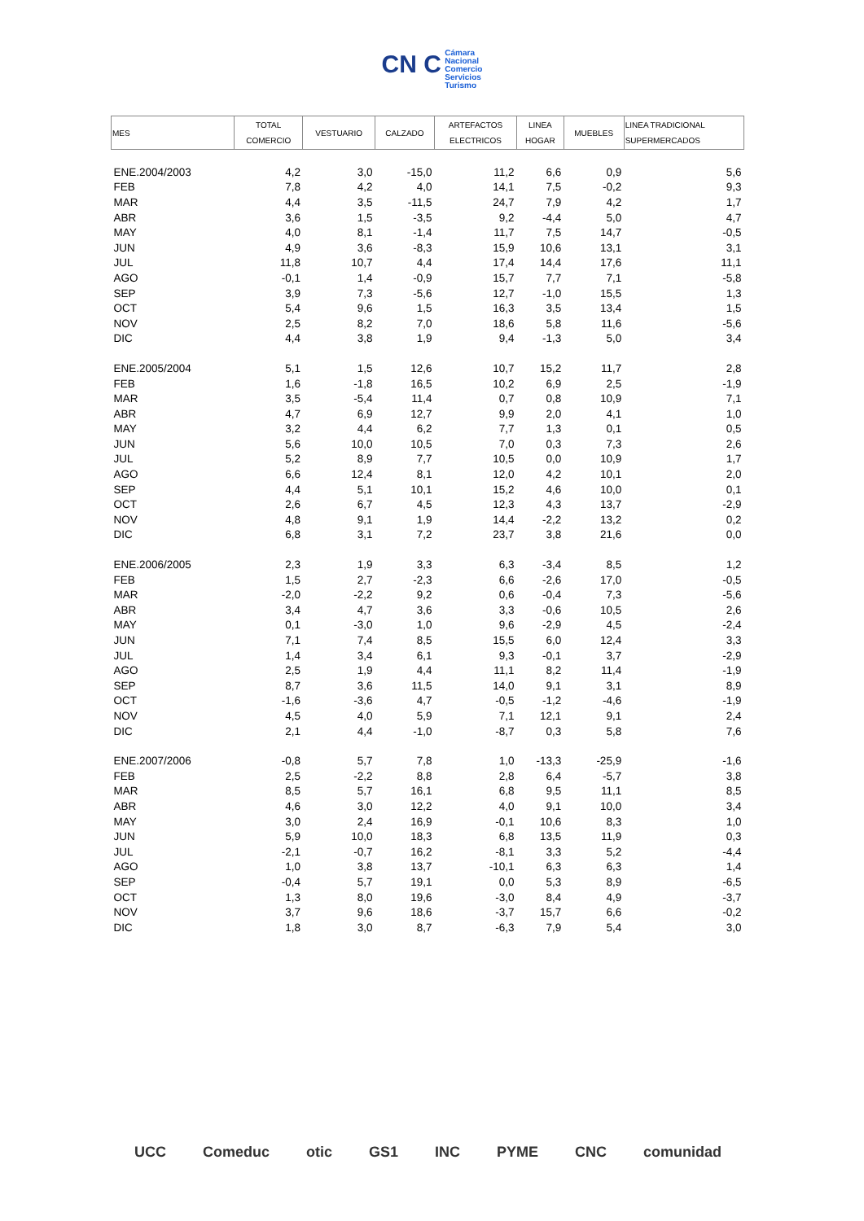CN C Cámara
Nacional
Comercio
Servicios
Turismo
| MES | TOTAL COMERCIO | VESTUARIO | CALZADO | ARTEFACTOS ELECTRICOS | LINEA HOGAR | MUEBLES | LINEA TRADICIONAL SUPERMERCADOS |
| --- | --- | --- | --- | --- | --- | --- | --- |
| ENE.2004/2003 | 4,2 | 3,0 | -15,0 | 11,2 | 6,6 | 0,9 | 5,6 |
| FEB | 7,8 | 4,2 | 4,0 | 14,1 | 7,5 | -0,2 | 9,3 |
| MAR | 4,4 | 3,5 | -11,5 | 24,7 | 7,9 | 4,2 | 1,7 |
| ABR | 3,6 | 1,5 | -3,5 | 9,2 | -4,4 | 5,0 | 4,7 |
| MAY | 4,0 | 8,1 | -1,4 | 11,7 | 7,5 | 14,7 | -0,5 |
| JUN | 4,9 | 3,6 | -8,3 | 15,9 | 10,6 | 13,1 | 3,1 |
| JUL | 11,8 | 10,7 | 4,4 | 17,4 | 14,4 | 17,6 | 11,1 |
| AGO | -0,1 | 1,4 | -0,9 | 15,7 | 7,7 | 7,1 | -5,8 |
| SEP | 3,9 | 7,3 | -5,6 | 12,7 | -1,0 | 15,5 | 1,3 |
| OCT | 5,4 | 9,6 | 1,5 | 16,3 | 3,5 | 13,4 | 1,5 |
| NOV | 2,5 | 8,2 | 7,0 | 18,6 | 5,8 | 11,6 | -5,6 |
| DIC | 4,4 | 3,8 | 1,9 | 9,4 | -1,3 | 5,0 | 3,4 |
| ENE.2005/2004 | 5,1 | 1,5 | 12,6 | 10,7 | 15,2 | 11,7 | 2,8 |
| FEB | 1,6 | -1,8 | 16,5 | 10,2 | 6,9 | 2,5 | -1,9 |
| MAR | 3,5 | -5,4 | 11,4 | 0,7 | 0,8 | 10,9 | 7,1 |
| ABR | 4,7 | 6,9 | 12,7 | 9,9 | 2,0 | 4,1 | 1,0 |
| MAY | 3,2 | 4,4 | 6,2 | 7,7 | 1,3 | 0,1 | 0,5 |
| JUN | 5,6 | 10,0 | 10,5 | 7,0 | 0,3 | 7,3 | 2,6 |
| JUL | 5,2 | 8,9 | 7,7 | 10,5 | 0,0 | 10,9 | 1,7 |
| AGO | 6,6 | 12,4 | 8,1 | 12,0 | 4,2 | 10,1 | 2,0 |
| SEP | 4,4 | 5,1 | 10,1 | 15,2 | 4,6 | 10,0 | 0,1 |
| OCT | 2,6 | 6,7 | 4,5 | 12,3 | 4,3 | 13,7 | -2,9 |
| NOV | 4,8 | 9,1 | 1,9 | 14,4 | -2,2 | 13,2 | 0,2 |
| DIC | 6,8 | 3,1 | 7,2 | 23,7 | 3,8 | 21,6 | 0,0 |
| ENE.2006/2005 | 2,3 | 1,9 | 3,3 | 6,3 | -3,4 | 8,5 | 1,2 |
| FEB | 1,5 | 2,7 | -2,3 | 6,6 | -2,6 | 17,0 | -0,5 |
| MAR | -2,0 | -2,2 | 9,2 | 0,6 | -0,4 | 7,3 | -5,6 |
| ABR | 3,4 | 4,7 | 3,6 | 3,3 | -0,6 | 10,5 | 2,6 |
| MAY | 0,1 | -3,0 | 1,0 | 9,6 | -2,9 | 4,5 | -2,4 |
| JUN | 7,1 | 7,4 | 8,5 | 15,5 | 6,0 | 12,4 | 3,3 |
| JUL | 1,4 | 3,4 | 6,1 | 9,3 | -0,1 | 3,7 | -2,9 |
| AGO | 2,5 | 1,9 | 4,4 | 11,1 | 8,2 | 11,4 | -1,9 |
| SEP | 8,7 | 3,6 | 11,5 | 14,0 | 9,1 | 3,1 | 8,9 |
| OCT | -1,6 | -3,6 | 4,7 | -0,5 | -1,2 | -4,6 | -1,9 |
| NOV | 4,5 | 4,0 | 5,9 | 7,1 | 12,1 | 9,1 | 2,4 |
| DIC | 2,1 | 4,4 | -1,0 | -8,7 | 0,3 | 5,8 | 7,6 |
| ENE.2007/2006 | -0,8 | 5,7 | 7,8 | 1,0 | -13,3 | -25,9 | -1,6 |
| FEB | 2,5 | -2,2 | 8,8 | 2,8 | 6,4 | -5,7 | 3,8 |
| MAR | 8,5 | 5,7 | 16,1 | 6,8 | 9,5 | 11,1 | 8,5 |
| ABR | 4,6 | 3,0 | 12,2 | 4,0 | 9,1 | 10,0 | 3,4 |
| MAY | 3,0 | 2,4 | 16,9 | -0,1 | 10,6 | 8,3 | 1,0 |
| JUN | 5,9 | 10,0 | 18,3 | 6,8 | 13,5 | 11,9 | 0,3 |
| JUL | -2,1 | -0,7 | 16,2 | -8,1 | 3,3 | 5,2 | -4,4 |
| AGO | 1,0 | 3,8 | 13,7 | -10,1 | 6,3 | 6,3 | 1,4 |
| SEP | -0,4 | 5,7 | 19,1 | 0,0 | 5,3 | 8,9 | -6,5 |
| OCT | 1,3 | 8,0 | 19,6 | -3,0 | 8,4 | 4,9 | -3,7 |
| NOV | 3,7 | 9,6 | 18,6 | -3,7 | 15,7 | 6,6 | -0,2 |
| DIC | 1,8 | 3,0 | 8,7 | -6,3 | 7,9 | 5,4 | 3,0 |
UCC Comeduc otic GS1 INC PYME CNC comunidad